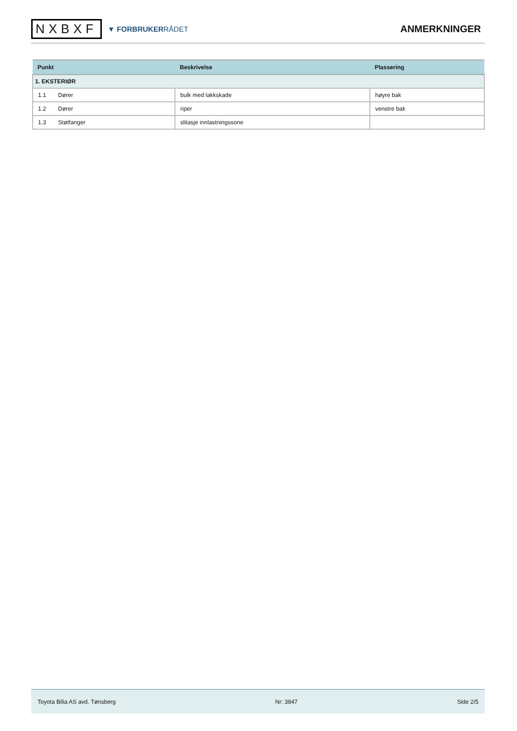NXBXF
▼ FORBRUKERRÅDET
ANMERKNINGER
| Punkt | Beskrivelse | Plassering |
| --- | --- | --- |
| 1. EKSTERIØR | | |
| 1.1 Dører | bulk med lakkskade | høyre bak |
| 1.2 Dører | riper | venstre bak |
| 1.3 Støtfanger | slitasje innlastningssone | |
Toyota Bilia AS avd. Tønsberg Nr: 3847 Side 2/5